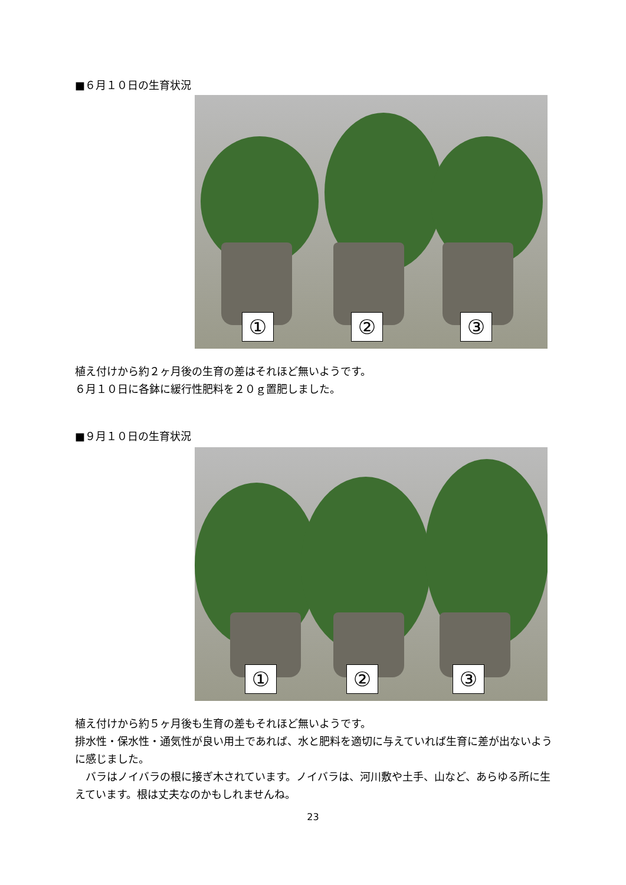■６月１０日の生育状況
① ② ③
植え付けから約２ヶ月後の生育の差はそれほど無いようです。
６月１０日に各鉢に緩行性肥料を２０ｇ置肥しました。
■９月１０日の生育状況
① ② ③
植え付けから約５ヶ月後も生育の差もそれほど無いようです。
排水性・保水性・通気性が良い用土であれば、水と肥料を適切に与えていれば生育に差が出ないように感じました。
　バラはノイバラの根に接ぎ木されています。ノイバラは、河川敷や土手、山など、あらゆる所に生えています。根は丈夫なのかもしれませんね。
23